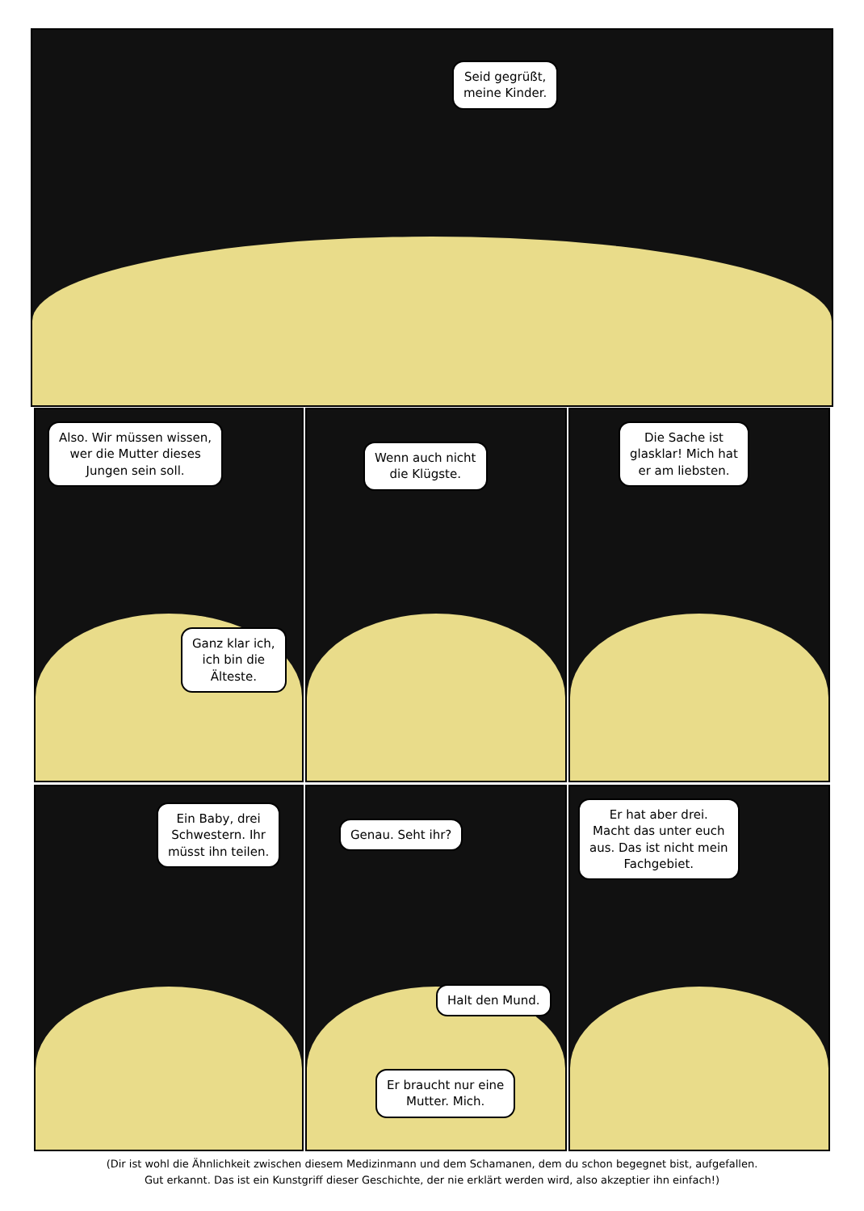Seid gegrüßt,
meine Kinder.
Also. Wir müssen wissen,
wer die Mutter dieses
Jungen sein soll.
Ganz klar ich,
ich bin die
Älteste.
Wenn auch nicht
die Klügste.
Die Sache ist
glasklar! Mich hat
er am liebsten.
Ein Baby, drei
Schwestern. Ihr
müsst ihn teilen.
Genau. Seht ihr?
Halt den Mund.
Er braucht nur eine
Mutter. Mich.
Er hat aber drei.
Macht das unter euch
aus. Das ist nicht mein
Fachgebiet.
(Dir ist wohl die Ähnlichkeit zwischen diesem Medizinmann und dem Schamanen, dem du schon begegnet bist, aufgefallen.
Gut erkannt. Das ist ein Kunstgriff dieser Geschichte, der nie erklärt werden wird, also akzeptier ihn einfach!)